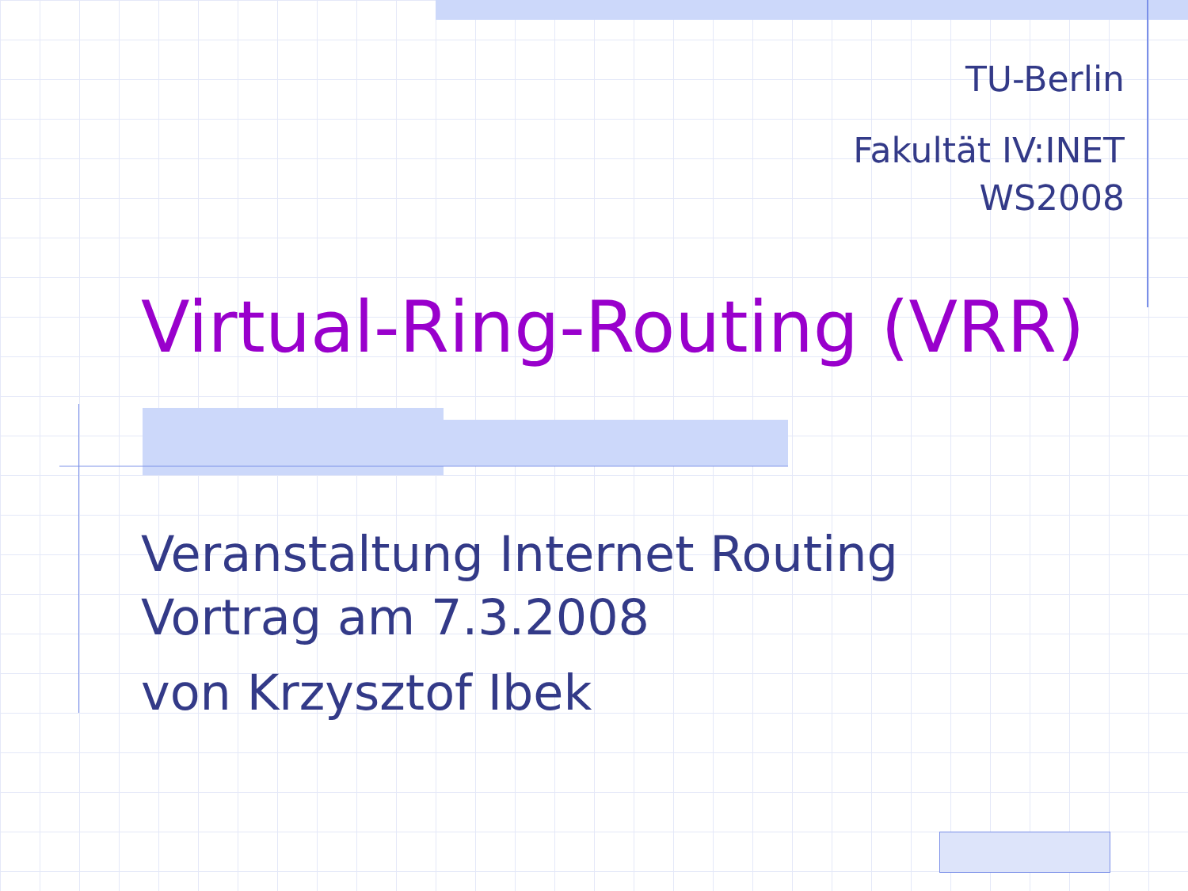TU-Berlin
Fakultät IV:INET
WS2008
Virtual-Ring-Routing (VRR)
Veranstaltung Internet Routing
Vortrag am 7.3.2008
von Krzysztof Ibek